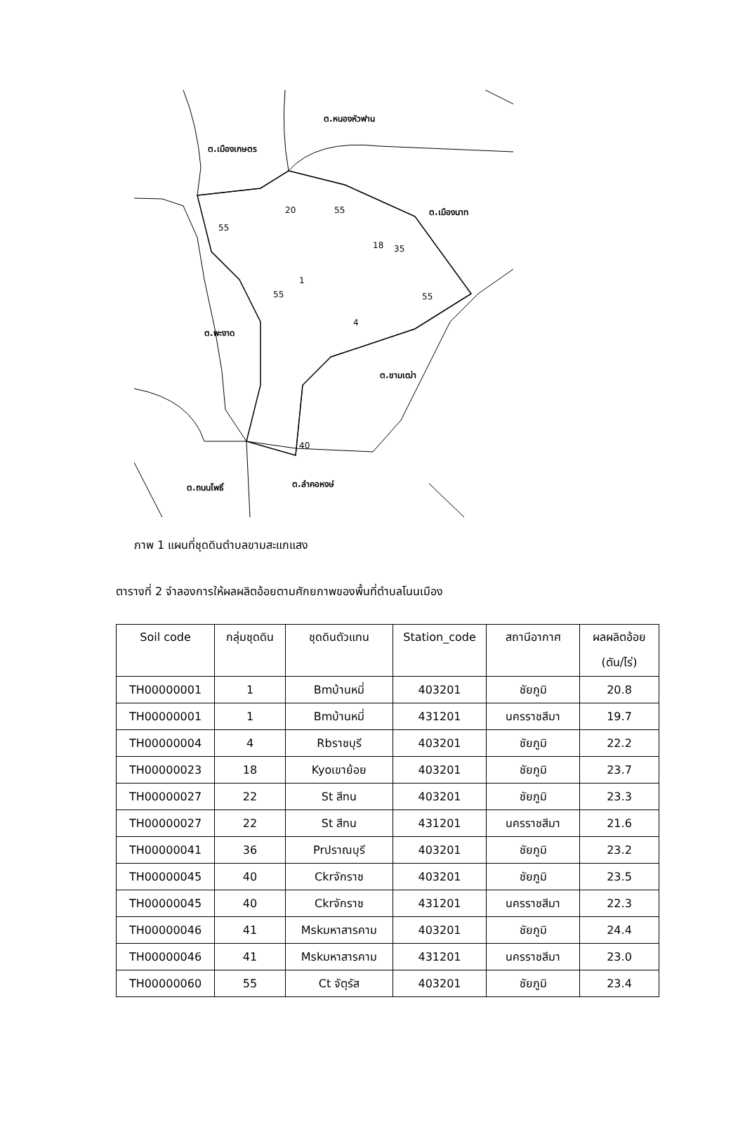ต.เมืองเกษตร
ต.หนองหัวฟาน
ต.เมืองนาท
ต.พะงาด
ต.ขามเฒ่า
ต.ถนนโพธิ์
ต.ลำคอหงษ์
55
20
55
18
35
1
55
55
4
40
ภาพ 1 แผนที่ชุดดินตำบลขามสะแกแสง
ตารางที่ 2 จำลองการให้ผลผลิตอ้อยตามศักยภาพของพื้นที่ตำบลโนนเมือง
| Soil code | กลุ่มชุดดิน | ชุดดินตัวแทน | Station_code | สถานีอากาศ | ผลผลิตอ้อย (ตัน/ไร่) |
| --- | --- | --- | --- | --- | --- |
| TH00000001 | 1 | Bmบ้านหมี่ | 403201 | ชัยภูมิ | 20.8 |
| TH00000001 | 1 | Bmบ้านหมี่ | 431201 | นครราชสีมา | 19.7 |
| TH00000004 | 4 | Rbราชบุรี | 403201 | ชัยภูมิ | 22.2 |
| TH00000023 | 18 | Kyoเขาย้อย | 403201 | ชัยภูมิ | 23.7 |
| TH00000027 | 22 | St สีทน | 403201 | ชัยภูมิ | 23.3 |
| TH00000027 | 22 | St สีทน | 431201 | นครราชสีมา | 21.6 |
| TH00000041 | 36 | Prปราณบุรี | 403201 | ชัยภูมิ | 23.2 |
| TH00000045 | 40 | Ckrจักราช | 403201 | ชัยภูมิ | 23.5 |
| TH00000045 | 40 | Ckrจักราช | 431201 | นครราชสีมา | 22.3 |
| TH00000046 | 41 | Mskมหาสารคาม | 403201 | ชัยภูมิ | 24.4 |
| TH00000046 | 41 | Mskมหาสารคาม | 431201 | นครราชสีมา | 23.0 |
| TH00000060 | 55 | Ct จัตุรัส | 403201 | ชัยภูมิ | 23.4 |